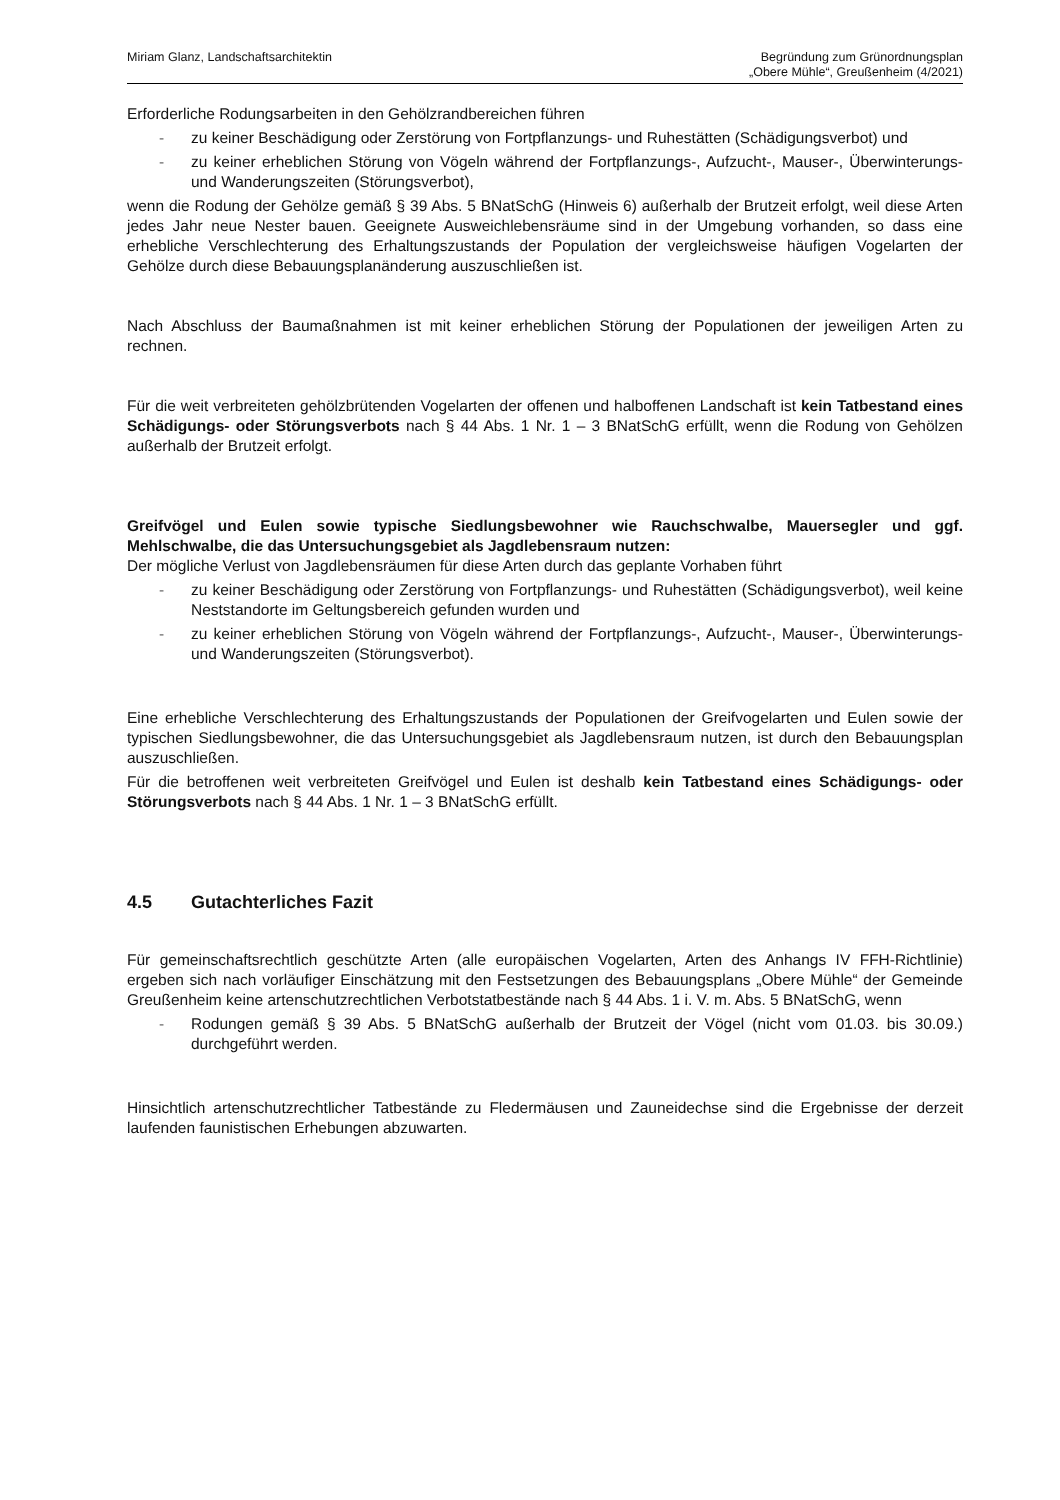Miriam Glanz, Landschaftsarchitektin
Begründung zum Grünordnungsplan
„Obere Mühle“, Greußenheim (4/2021)
Erforderliche Rodungsarbeiten in den Gehölzrandbereichen führen
- zu keiner Beschädigung oder Zerstörung von Fortpflanzungs- und Ruhestätten (Schädigungsverbot) und
- zu keiner erheblichen Störung von Vögeln während der Fortpflanzungs-, Aufzucht-, Mauser-, Überwinterungs- und Wanderungszeiten (Störungsverbot),
wenn die Rodung der Gehölze gemäß § 39 Abs. 5 BNatSchG (Hinweis 6) außerhalb der Brutzeit erfolgt, weil diese Arten jedes Jahr neue Nester bauen. Geeignete Ausweichlebensräume sind in der Umgebung vorhanden, so dass eine erhebliche Verschlechterung des Erhaltungszustands der Population der vergleichsweise häufigen Vogelarten der Gehölze durch diese Bebauungsplanänderung auszuschließen ist.
Nach Abschluss der Baumaßnahmen ist mit keiner erheblichen Störung der Populationen der jeweiligen Arten zu rechnen.
Für die weit verbreiteten gehölzbrütenden Vogelarten der offenen und halboffenen Landschaft ist kein Tatbestand eines Schädigungs- oder Störungsverbots nach § 44 Abs. 1 Nr. 1 – 3 BNatSchG erfüllt, wenn die Rodung von Gehölzen außerhalb der Brutzeit erfolgt.
Greifvögel und Eulen sowie typische Siedlungsbewohner wie Rauchschwalbe, Mauersegler und ggf. Mehlschwalbe, die das Untersuchungsgebiet als Jagdlebensraum nutzen:
Der mögliche Verlust von Jagdlebensräumen für diese Arten durch das geplante Vorhaben führt
- zu keiner Beschädigung oder Zerstörung von Fortpflanzungs- und Ruhestätten (Schädigungsverbot), weil keine Neststandorte im Geltungsbereich gefunden wurden und
- zu keiner erheblichen Störung von Vögeln während der Fortpflanzungs-, Aufzucht-, Mauser-, Überwinterungs- und Wanderungszeiten (Störungsverbot).
Eine erhebliche Verschlechterung des Erhaltungszustands der Populationen der Greifvogelarten und Eulen sowie der typischen Siedlungsbewohner, die das Untersuchungsgebiet als Jagdlebensraum nutzen, ist durch den Bebauungsplan auszuschließen.
Für die betroffenen weit verbreiteten Greifvögel und Eulen ist deshalb kein Tatbestand eines Schädigungs- oder Störungsverbots nach § 44 Abs. 1 Nr. 1 – 3 BNatSchG erfüllt.
4.5 Gutachterliches Fazit
Für gemeinschaftsrechtlich geschützte Arten (alle europäischen Vogelarten, Arten des Anhangs IV FFH-Richtlinie) ergeben sich nach vorläufiger Einschätzung mit den Festsetzungen des Bebauungsplans „Obere Mühle“ der Gemeinde Greußenheim keine artenschutzrechtlichen Verbotstatbestände nach § 44 Abs. 1 i. V. m. Abs. 5 BNatSchG, wenn
- Rodungen gemäß § 39 Abs. 5 BNatSchG außerhalb der Brutzeit der Vögel (nicht vom 01.03. bis 30.09.) durchgeführt werden.
Hinsichtlich artenschutzrechtlicher Tatbestände zu Fledermäusen und Zauneidechse sind die Ergebnisse der derzeit laufenden faunistischen Erhebungen abzuwarten.